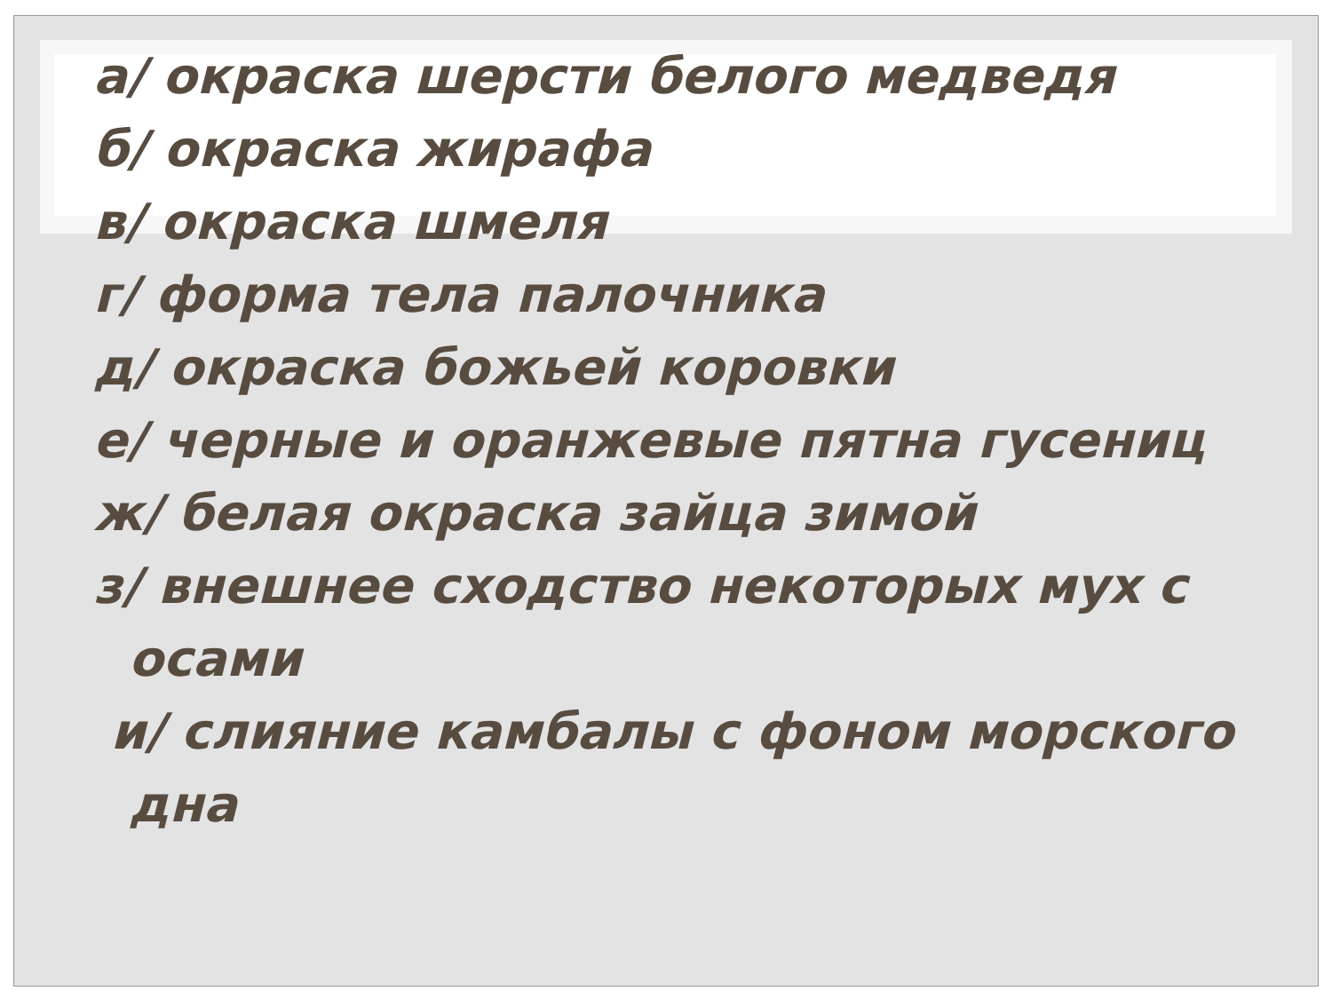а/ окраска шерсти белого медведя
б/ окраска жирафа
в/ окраска шмеля
г/ форма тела палочника
д/ окраска божьей коровки
е/ черные и оранжевые пятна гусениц
ж/ белая окраска зайца зимой
з/ внешнее сходство некоторых мух с
осами
и/ слияние камбалы с фоном морского
дна